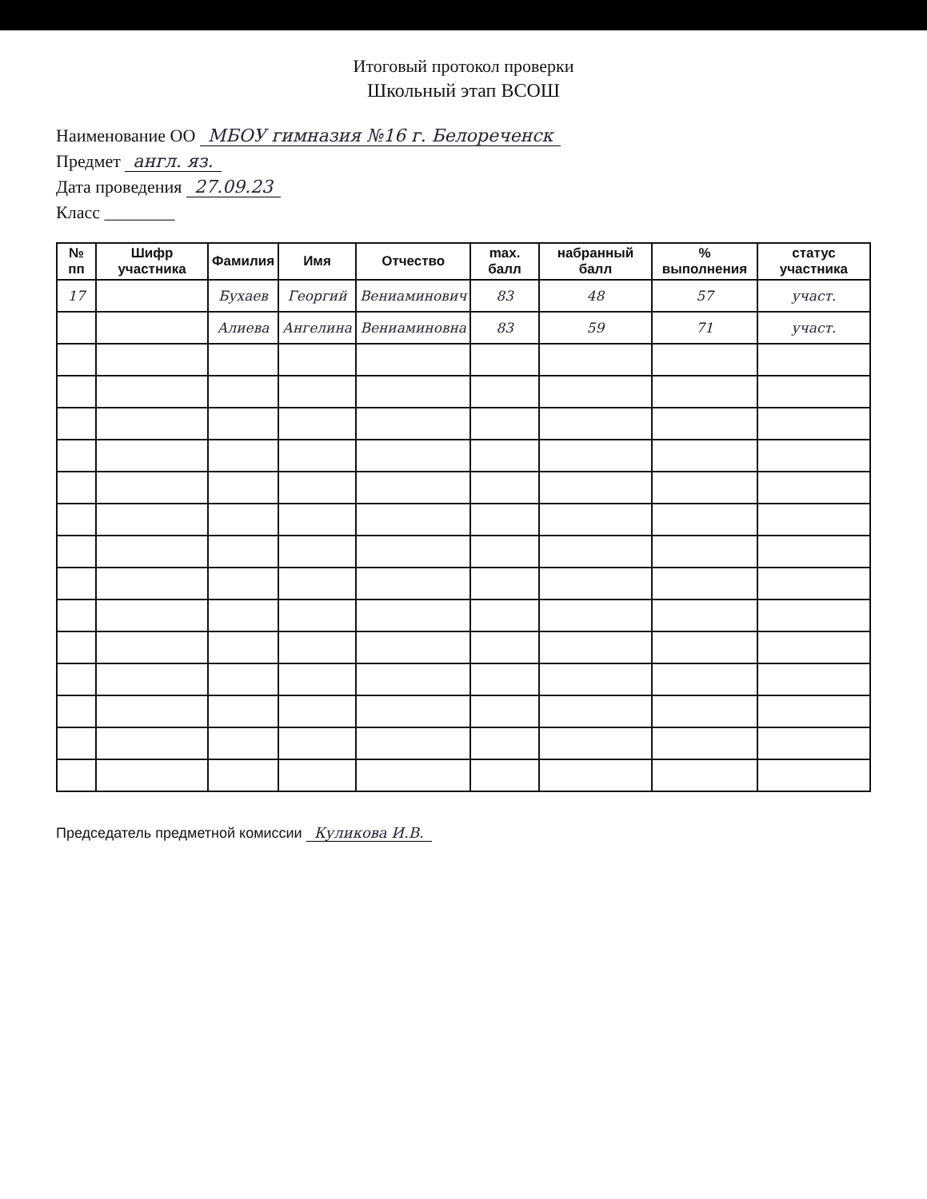Итоговый протокол проверки
Школьный этап ВСОШ
Наименование ОО МБОУ гимназия №16 г. Белореченск
Предмет англ. яз.
Дата проведения 27.09.23
Класс ________
| № пп | Шифр участника | Фамилия | Имя | Отчество | max. балл | набранный балл | % выполнения | статус участника |
| --- | --- | --- | --- | --- | --- | --- | --- | --- |
| 17 | | Бухаев | Георгий | Вениаминович | 83 | 48 | 57 | участ. |
| | | Алиева | Ангелина | Вениаминовна | 83 | 59 | 71 | участ. |
Председатель предметной комиссии Куликова И.В.